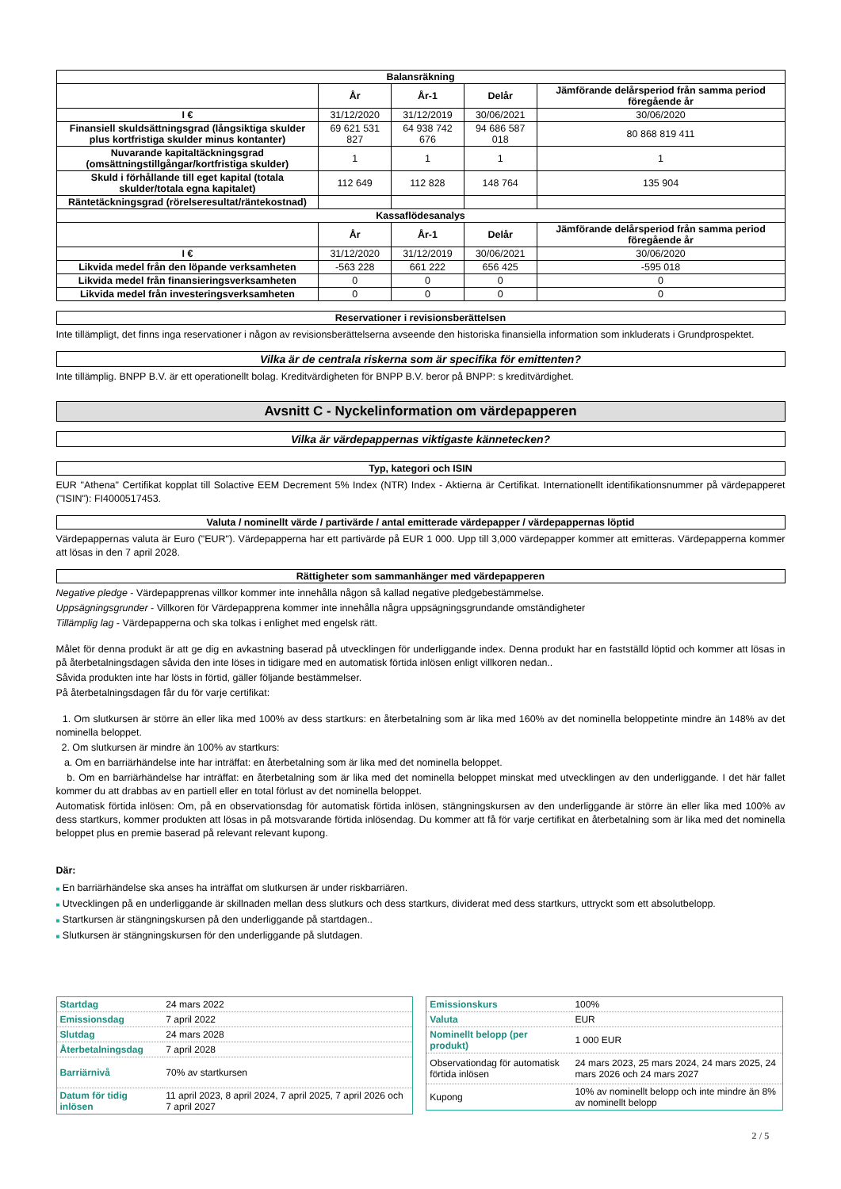| Balansräkning | | | | |
| --- | --- | --- | --- | --- |
| | År | År-1 | Delår | Jämförande delårsperiod från samma period föregående år |
| I € | 31/12/2020 | 31/12/2019 | 30/06/2021 | 30/06/2020 |
| Finansiell skuldsättningsgrad (långsiktiga skulder plus kortfristiga skulder minus kontanter) | 69 621 531 827 | 64 938 742 676 | 94 686 587 018 | 80 868 819 411 |
| Nuvarande kapitaltäckningsgrad (omsättningstillgångar/kortfristiga skulder) | 1 | 1 | 1 | 1 |
| Skuld i förhållande till eget kapital (totala skulder/totala egna kapitalet) | 112 649 | 112 828 | 148 764 | 135 904 |
| Räntetäckningsgrad (rörelseresultat/räntekostnad) | | | | |
| Kassaflödesanalys | | | | |
| | År | År-1 | Delår | Jämförande delårsperiod från samma period föregående år |
| I € | 31/12/2020 | 31/12/2019 | 30/06/2021 | 30/06/2020 |
| Likvida medel från den löpande verksamheten | -563 228 | 661 222 | 656 425 | -595 018 |
| Likvida medel från finansieringsverksamheten | 0 | 0 | 0 | 0 |
| Likvida medel från investeringsverksamheten | 0 | 0 | 0 | 0 |
Reservationer i revisionsberättelsen
Inte tillämpligt, det finns inga reservationer i någon av revisionsberättelserna avseende den historiska finansiella information som inkluderats i Grundprospektet.
Vilka är de centrala riskerna som är specifika för emittenten?
Inte tillämplig. BNPP B.V. är ett operationellt bolag. Kreditvärdigheten för BNPP B.V. beror på BNPP: s kreditvärdighet.
Avsnitt C - Nyckelinformation om värdepapperen
Vilka är värdepappernas viktigaste kännetecken?
Typ, kategori och ISIN
EUR "Athena" Certifikat kopplat till Solactive EEM Decrement 5% Index (NTR) Index - Aktierna är Certifikat. Internationellt identifikationsnummer på värdepapperet ("ISIN"): FI4000517453.
Valuta / nominellt värde / partivärde / antal emitterade värdepapper / värdepappernas löptid
Värdepappernas valuta är Euro ("EUR"). Värdepapperna har ett partivärde på EUR 1 000. Upp till 3,000 värdepapper kommer att emitteras. Värdepapperna kommer att lösas in den 7 april 2028.
Rättigheter som sammanhänger med värdepapperen
Negative pledge - Värdepapprenas villkor kommer inte innehålla någon så kallad negative pledgebestämmelse.
Uppsägningsgrunder - Villkoren för Värdepapprena kommer inte innehålla några uppsägningsgrundande omständigheter
Tillämplig lag - Värdepapperna och ska tolkas i enlighet med engelsk rätt.
Målet för denna produkt är att ge dig en avkastning baserad på utvecklingen för underliggande index. Denna produkt har en fastställd löptid och kommer att lösas in på återbetalningsdagen såvida den inte löses in tidigare med en automatisk förtida inlösen enligt villkoren nedan..
Såvida produkten inte har lösts in förtid, gäller följande bestämmelser.
På återbetalningsdagen får du för varje certifikat:
1. Om slutkursen är större än eller lika med 100% av dess startkurs: en återbetalning som är lika med 160% av det nominella beloppetinte mindre än 148% av det nominella beloppet.
2. Om slutkursen är mindre än 100% av startkurs:
a. Om en barriärhändelse inte har inträffat: en återbetalning som är lika med det nominella beloppet.
b. Om en barriärhändelse har inträffat: en återbetalning som är lika med det nominella beloppet minskat med utvecklingen av den underliggande. I det här fallet kommer du att drabbas av en partiell eller en total förlust av det nominella beloppet.
Automatisk förtida inlösen: Om, på en observationsdag för automatisk förtida inlösen, stängningskursen av den underliggande är större än eller lika med 100% av dess startkurs, kommer produkten att lösas in på motsvarande förtida inlösendag. Du kommer att få för varje certifikat en återbetalning som är lika med det nominella beloppet plus en premie baserad på relevant relevant kupong.
Där:
■ En barriärhändelse ska anses ha inträffat om slutkursen är under riskbarriären.
■ Utvecklingen på en underliggande är skillnaden mellan dess slutkurs och dess startkurs, dividerat med dess startkurs, uttryckt som ett absolutbelopp.
■ Startkursen är stängningskursen på den underliggande på startdagen..
■ Slutkursen är stängningskursen för den underliggande på slutdagen.
| Startdag | 24 mars 2022 |
| Emissionsdag | 7 april 2022 |
| Slutdag | 24 mars 2028 |
| Återbetalningsdag | 7 april 2028 |
| Barriärnivå | 70% av startkursen |
| Datum för tidig inlösen | 11 april 2023, 8 april 2024, 7 april 2025, 7 april 2026 och 7 april 2027 |
| Emissionskurs | 100% |
| Valuta | EUR |
| Nominellt belopp (per produkt) | 1 000 EUR |
| Observationdag för automatisk förtida inlösen | 24 mars 2023, 25 mars 2024, 24 mars 2025, 24 mars 2026 och 24 mars 2027 |
| Kupong | 10% av nominellt belopp och inte mindre än 8% av nominellt belopp |
2 / 5